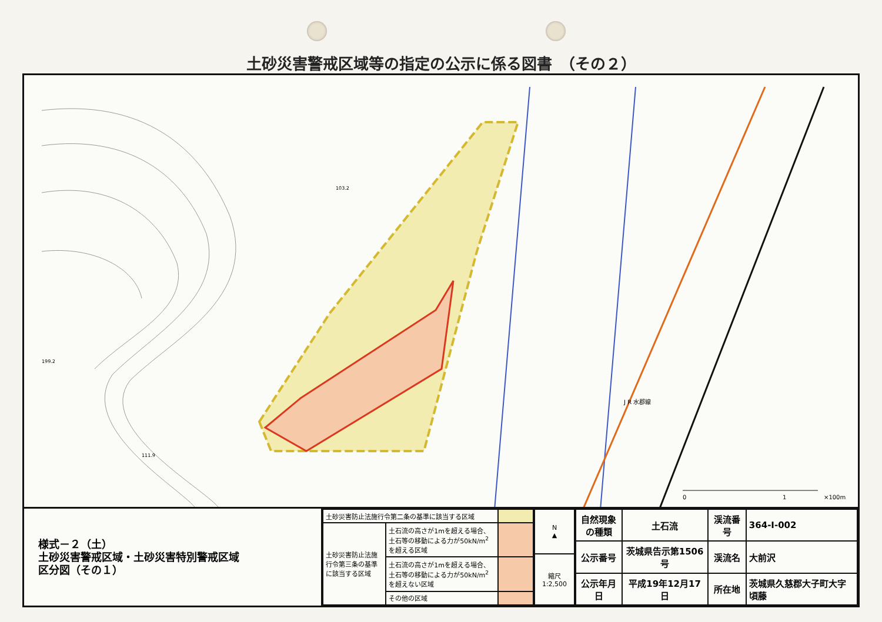土砂災害警戒区域等の指定の公示に係る図書　（その２）
0
1
×100m
103.2
199.2
111.9
J R 水郡線
様式－２（土）
土砂災害警戒区域・土砂災害特別警戒区域
区分図（その１）
| 土砂災害防止法施行令第二条の基準に該当する区域 | | |
| 土砂災害防止法施行令第三条の基準に該当する区域 | 土石流の高さが1mを超える場合、土石等の移動による力が50kN/m<sup>2</sup>を超える区域 | |
| | 土石流の高さが1mを超える場合、土石等の移動による力が50kN/m<sup>2</sup>を超えない区域 | |
| | その他の区域 | |
| N ▲ |
| 縮尺 1:2,500 |
| 自然現象 の種類 | 土石流 | 渓流番号 | 364-Ⅰ-002 |
| 公示番号 | 茨城県告示第1506号 | 渓流名 | 大前沢 |
| 公示年月日 | 平成19年12月17日 | 所在地 | 茨城県久慈郡大子町大字頃藤 |